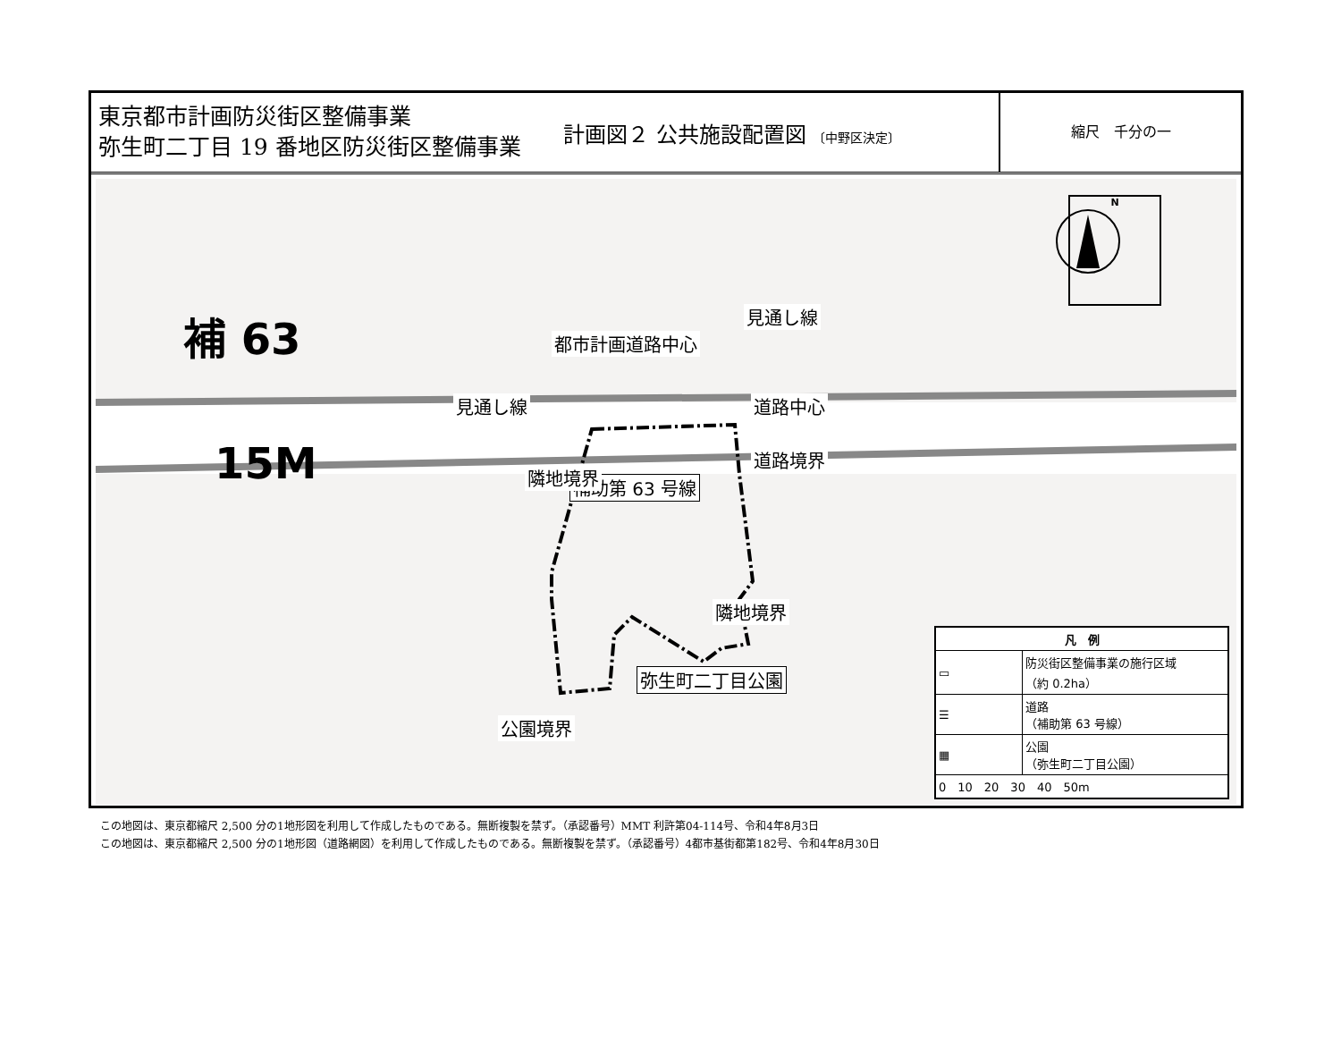東京都市計画防災街区整備事業
弥生町二丁目 19 番地区防災街区整備事業
計画図２ 公共施設配置図 〔中野区決定〕
縮尺　千分の一
N
補 63
15M
都市計画道路中心
見通し線
見通し線 道路中心
道路境界
補助第 63 号線
隣地境界
隣地境界
弥生町二丁目公園
公園境界
| 凡 例 | |
| --- | --- |
| ▭ | 防災街区整備事業の施行区域 （約 0.2ha） |
| ☰ | 道路 （補助第 63 号線） |
| ▦ | 公園 （弥生町二丁目公園） |
| 0 10 20 30 40 50m | |
この地図は、東京都縮尺 2,500 分の1地形図を利用して作成したものである。無断複製を禁ず。（承認番号）MMT 利許第04-114号、令和4年8月3日
この地図は、東京都縮尺 2,500 分の1地形図（道路網図）を利用して作成したものである。無断複製を禁ず。（承認番号）4都市基街都第182号、令和4年8月30日